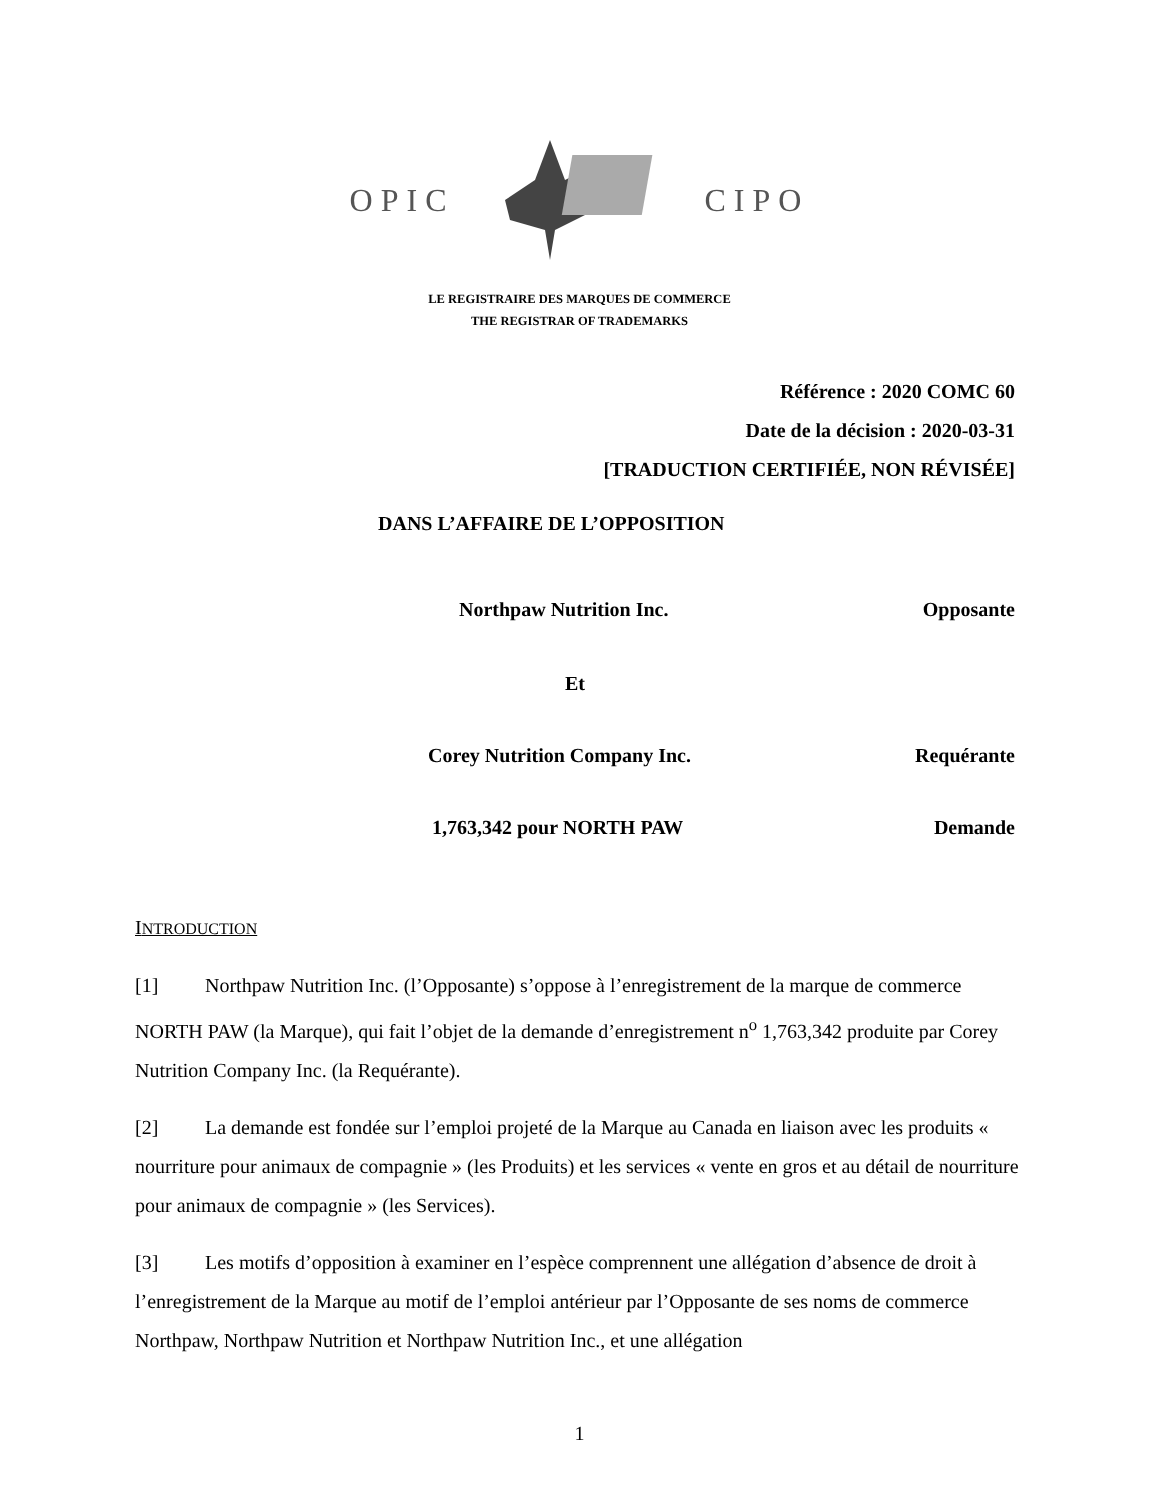OPIC CIPO
LE REGISTRAIRE DES MARQUES DE COMMERCE
THE REGISTRAR OF TRADEMARKS
Référence : 2020 COMC 60
Date de la décision : 2020-03-31
[TRADUCTION CERTIFIÉE, NON RÉVISÉE]
DANS L’AFFAIRE DE L’OPPOSITION
Northpaw Nutrition Inc. Opposante
Et
Corey Nutrition Company Inc. Requérante
1,763,342 pour NORTH PAW Demande
INTRODUCTION
[1] Northpaw Nutrition Inc. (l’Opposante) s’oppose à l’enregistrement de la marque de commerce NORTH PAW (la Marque), qui fait l’objet de la demande d’enregistrement n<sup>o</sup> 1,763,342 produite par Corey Nutrition Company Inc. (la Requérante).
[2] La demande est fondée sur l’emploi projeté de la Marque au Canada en liaison avec les produits « nourriture pour animaux de compagnie » (les Produits) et les services « vente en gros et au détail de nourriture pour animaux de compagnie » (les Services).
[3] Les motifs d’opposition à examiner en l’espèce comprennent une allégation d’absence de droit à l’enregistrement de la Marque au motif de l’emploi antérieur par l’Opposante de ses noms de commerce Northpaw, Northpaw Nutrition et Northpaw Nutrition Inc., et une allégation
1